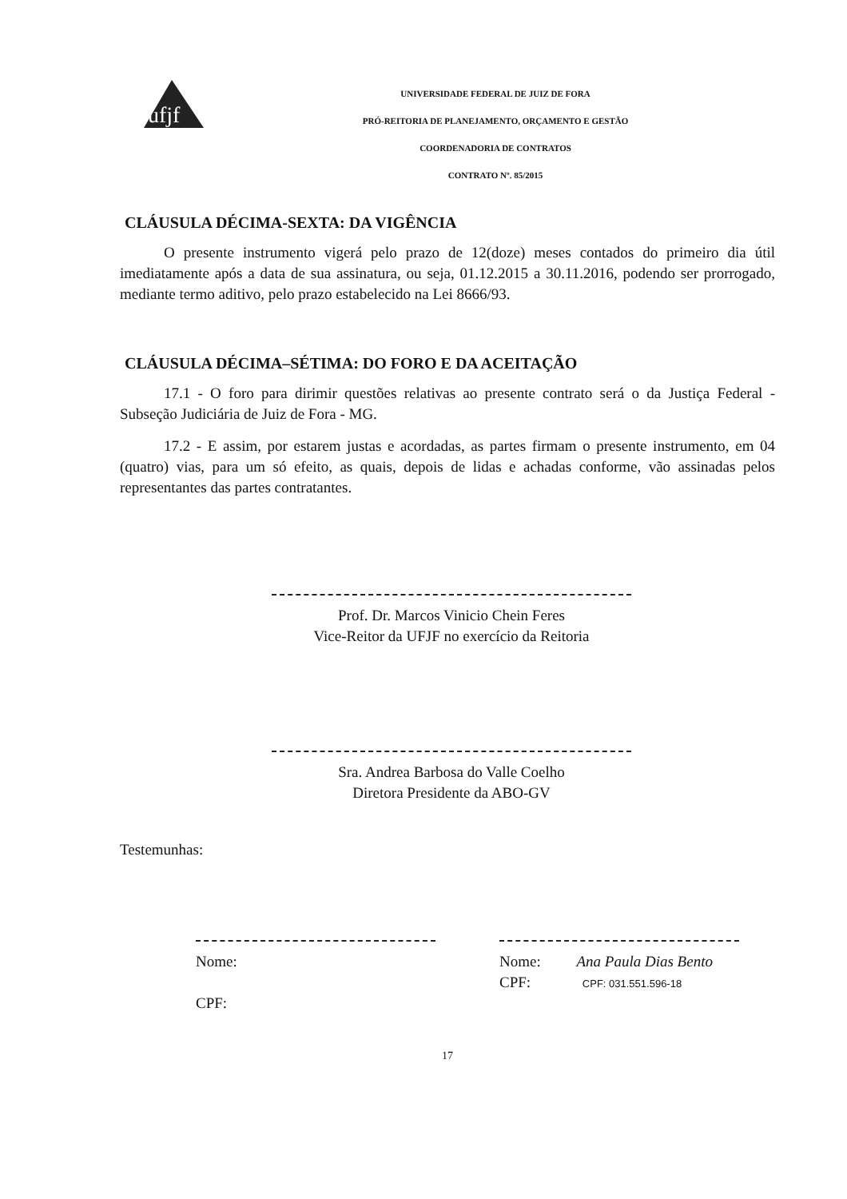ufjf
UNIVERSIDADE FEDERAL DE JUIZ DE FORA
PRÓ-REITORIA DE PLANEJAMENTO, ORÇAMENTO E GESTÃO
COORDENADORIA DE CONTRATOS
CONTRATO Nº. 85/2015
CLÁUSULA DÉCIMA-SEXTA: DA VIGÊNCIA
O presente instrumento vigerá pelo prazo de 12(doze) meses contados do primeiro dia útil imediatamente após a data de sua assinatura, ou seja, 01.12.2015 a 30.11.2016, podendo ser prorrogado, mediante termo aditivo, pelo prazo estabelecido na Lei 8666/93.
CLÁUSULA DÉCIMA–SÉTIMA: DO FORO E DA ACEITAÇÃO
17.1 - O foro para dirimir questões relativas ao presente contrato será o da Justiça Federal - Subseção Judiciária de Juiz de Fora - MG.
17.2 - E assim, por estarem justas e acordadas, as partes firmam o presente instrumento, em 04 (quatro) vias, para um só efeito, as quais, depois de lidas e achadas conforme, vão assinadas pelos representantes das partes contratantes.
Prof. Dr. Marcos Vinicio Chein Feres
Vice-Reitor da UFJF no exercício da Reitoria
Sra. Andrea Barbosa do Valle Coelho
Diretora Presidente da ABO-GV
Testemunhas:
Nome:
CPF:
Nome: Ana Paula Dias Bento
CPF: CPF: 031.551.596-18
17